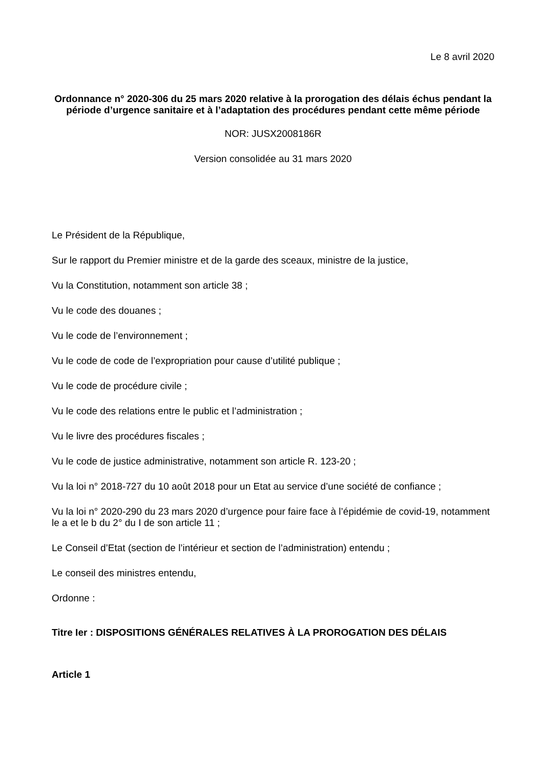Le 8 avril 2020
Ordonnance n° 2020-306 du 25 mars 2020 relative à la prorogation des délais échus pendant la période d’urgence sanitaire et à l’adaptation des procédures pendant cette même période
NOR: JUSX2008186R
Version consolidée au 31 mars 2020
Le Président de la République,
Sur le rapport du Premier ministre et de la garde des sceaux, ministre de la justice,
Vu la Constitution, notamment son article 38 ;
Vu le code des douanes ;
Vu le code de l’environnement ;
Vu le code de code de l’expropriation pour cause d’utilité publique ;
Vu le code de procédure civile ;
Vu le code des relations entre le public et l’administration ;
Vu le livre des procédures fiscales ;
Vu le code de justice administrative, notamment son article R. 123-20 ;
Vu la loi n° 2018-727 du 10 août 2018 pour un Etat au service d’une société de confiance ;
Vu la loi n° 2020-290 du 23 mars 2020 d’urgence pour faire face à l’épidémie de covid-19, notamment le a et le b du 2° du I de son article 11 ;
Le Conseil d’Etat (section de l’intérieur et section de l’administration) entendu ;
Le conseil des ministres entendu,
Ordonne :
Titre Ier : DISPOSITIONS GÉNÉRALES RELATIVES À LA PROROGATION DES DÉLAIS
Article 1